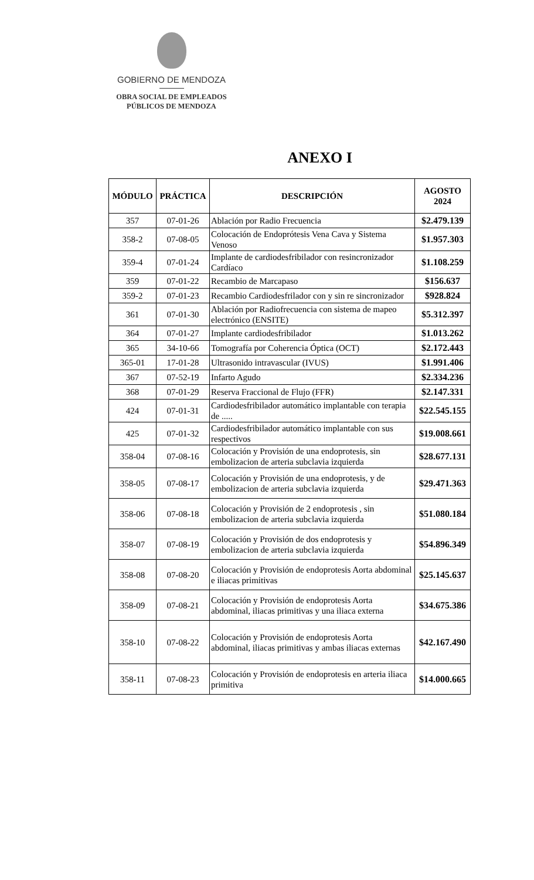GOBIERNO DE MENDOZA
OBRA SOCIAL DE EMPLEADOS
PÚBLICOS DE MENDOZA
ANEXO I
| MÓDULO | PRÁCTICA | DESCRIPCIÓN | AGOSTO 2024 |
| --- | --- | --- | --- |
| 357 | 07-01-26 | Ablación por Radio Frecuencia | $2.479.139 |
| 358-2 | 07-08-05 | Colocación de Endoprótesis Vena Cava y Sistema Venoso | $1.957.303 |
| 359-4 | 07-01-24 | Implante de cardiodesfribilador con resincronizador Cardíaco | $1.108.259 |
| 359 | 07-01-22 | Recambio de Marcapaso | $156.637 |
| 359-2 | 07-01-23 | Recambio Cardiodesfrilador con y sin re sincronizador | $928.824 |
| 361 | 07-01-30 | Ablación por Radiofrecuencia con sistema de mapeo electrónico (ENSITE) | $5.312.397 |
| 364 | 07-01-27 | Implante cardiodesfribilador | $1.013.262 |
| 365 | 34-10-66 | Tomografía por Coherencia Óptica (OCT) | $2.172.443 |
| 365-01 | 17-01-28 | Ultrasonido intravascular (IVUS) | $1.991.406 |
| 367 | 07-52-19 | Infarto Agudo | $2.334.236 |
| 368 | 07-01-29 | Reserva Fraccional de Flujo (FFR) | $2.147.331 |
| 424 | 07-01-31 | Cardiodesfribilador automático implantable con terapia de ..... | $22.545.155 |
| 425 | 07-01-32 | Cardiodesfribilador automático implantable con sus respectivos | $19.008.661 |
| 358-04 | 07-08-16 | Colocación y Provisión de una endoprotesis, sin embolizacion de arteria subclavia izquierda | $28.677.131 |
| 358-05 | 07-08-17 | Colocación y Provisión de una endoprotesis, y de embolizacion de arteria subclavia izquierda | $29.471.363 |
| 358-06 | 07-08-18 | Colocación y Provisión de 2 endoprotesis , sin embolizacion de arteria subclavia izquierda | $51.080.184 |
| 358-07 | 07-08-19 | Colocación y Provisión de dos endoprotesis y embolizacion de arteria subclavia izquierda | $54.896.349 |
| 358-08 | 07-08-20 | Colocación y Provisión de endoprotesis Aorta abdominal e iliacas primitivas | $25.145.637 |
| 358-09 | 07-08-21 | Colocación y Provisión de endoprotesis Aorta abdominal, iliacas primitivas y una iliaca externa | $34.675.386 |
| 358-10 | 07-08-22 | Colocación y Provisión de endoprotesis Aorta abdominal, iliacas primitivas y ambas iliacas externas | $42.167.490 |
| 358-11 | 07-08-23 | Colocación y Provisión de endoprotesis en arteria iliaca primitiva | $14.000.665 |